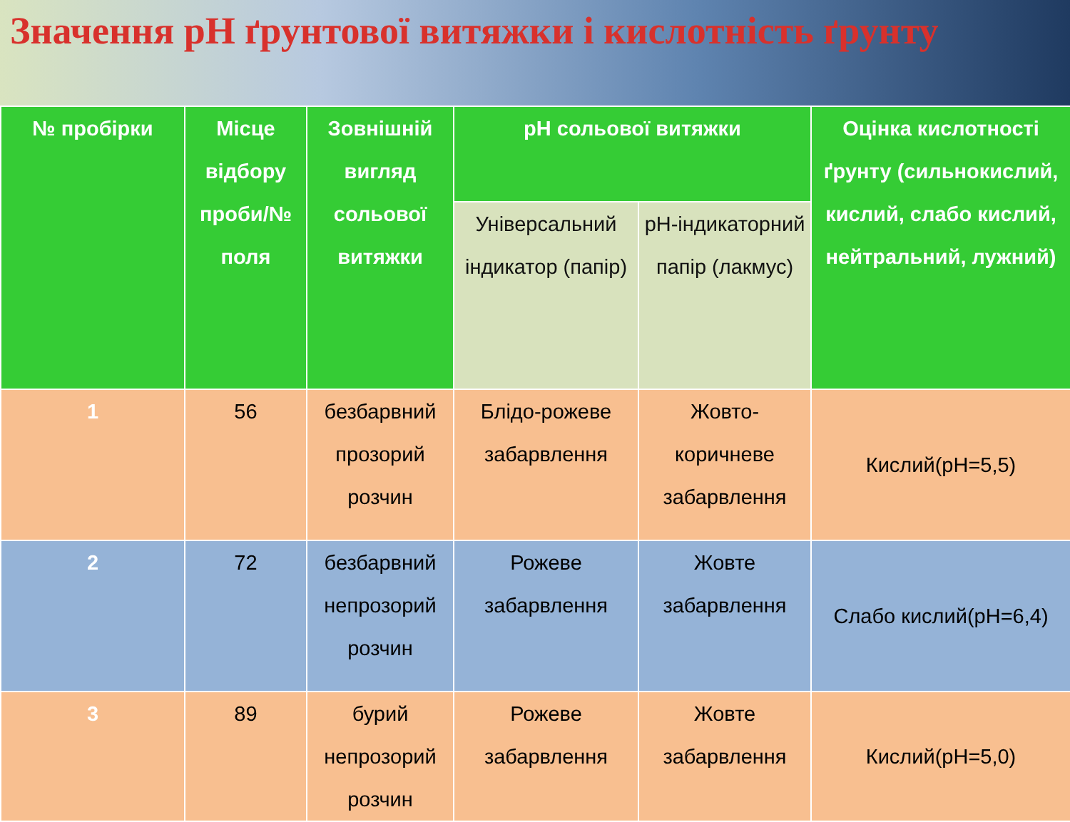Значення pH ґрунтової витяжки і кислотність ґрунту
| № пробірки | Місце відбору проби/№ поля | Зовнішній вигляд сольової витяжки | pH сольової витяжки | | Оцінка кислотності ґрунту (сильнокислий, кислий, слабо кислий, нейтральний, лужний) |
| --- | --- | --- | --- | --- | --- |
| | | | Універсальний індикатор (папір) | pH-індикаторний папір (лакмус) | |
| 1 | 56 | безбарвний прозорий розчин | Блідо-рожеве забарвлення | Жовто-коричневе забарвлення | Кислий(pH=5,5) |
| 2 | 72 | безбарвний непрозорий розчин | Рожеве забарвлення | Жовте забарвлення | Слабо кислий(pH=6,4) |
| 3 | 89 | бурий непрозорий розчин | Рожеве забарвлення | Жовте забарвлення | Кислий(pH=5,0) |